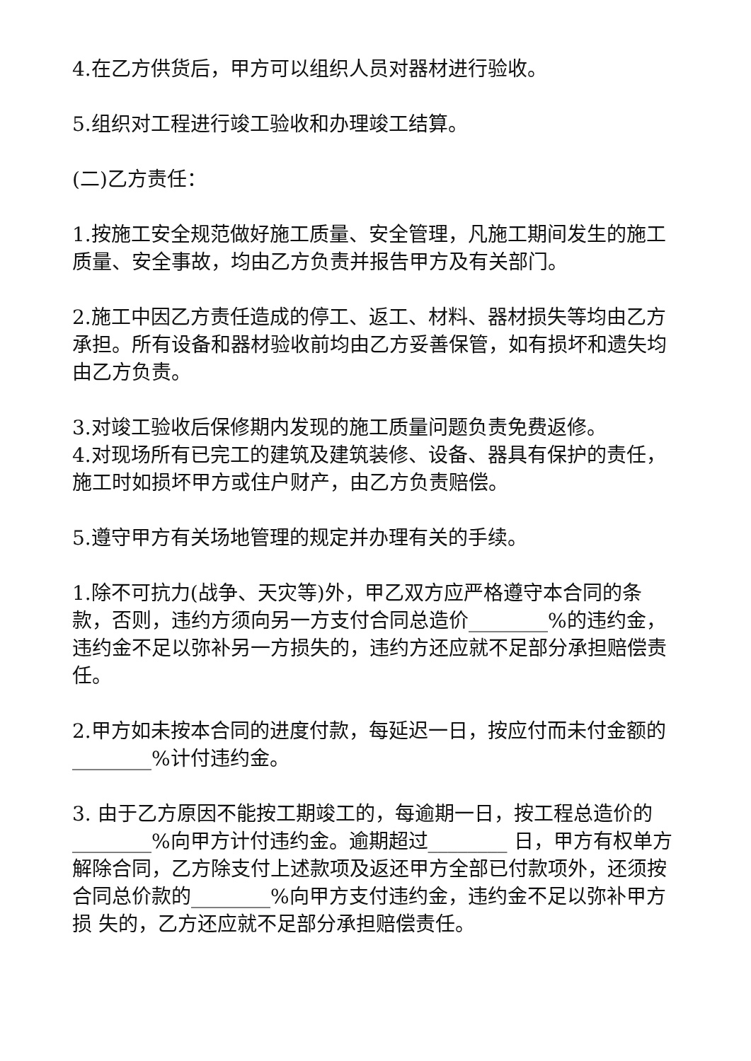4.在乙方供货后，甲方可以组织人员对器材进行验收。
5.组织对工程进行竣工验收和办理竣工结算。
(二)乙方责任：
1.按施工安全规范做好施工质量、安全管理，凡施工期间发生的施工质量、安全事故，均由乙方负责并报告甲方及有关部门。
2.施工中因乙方责任造成的停工、返工、材料、器材损失等均由乙方承担。所有设备和器材验收前均由乙方妥善保管，如有损坏和遗失均由乙方负责。
3.对竣工验收后保修期内发现的施工质量问题负责免费返修。
4.对现场所有已完工的建筑及建筑装修、设备、器具有保护的责任，施工时如损坏甲方或住户财产，由乙方负责赔偿。
5.遵守甲方有关场地管理的规定并办理有关的手续。
1.除不可抗力(战争、天灾等)外，甲乙双方应严格遵守本合同的条款，否则，违约方须向另一方支付合同总造价________%的违约金，违约金不足以弥补另一方损失的，违约方还应就不足部分承担赔偿责任。
2.甲方如未按本合同的进度付款，每延迟一日，按应付而未付金额的________%计付违约金。
3. 由于乙方原因不能按工期竣工的，每逾期一日，按工程总造价的________%向甲方计付违约金。逾期超过________ 日，甲方有权单方解除合同，乙方除支付上述款项及返还甲方全部已付款项外，还须按合同总价款的________%向甲方支付违约金，违约金不足以弥补甲方损 失的，乙方还应就不足部分承担赔偿责任。